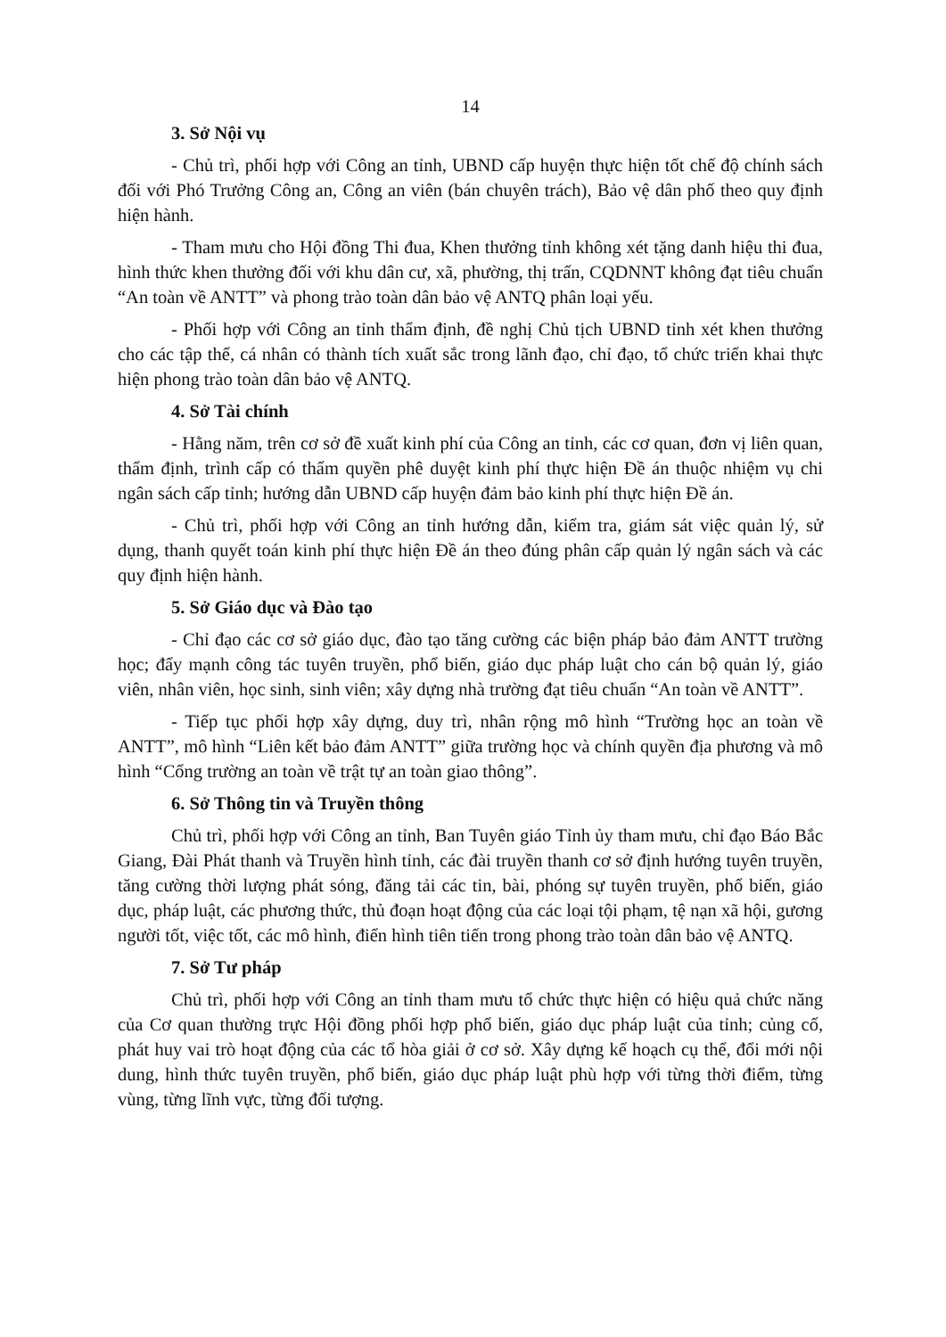14
3. Sở Nội vụ
- Chủ trì, phối hợp với Công an tỉnh, UBND cấp huyện thực hiện tốt chế độ chính sách đối với Phó Trưởng Công an, Công an viên (bán chuyên trách), Bảo vệ dân phố theo quy định hiện hành.
- Tham mưu cho Hội đồng Thi đua, Khen thưởng tỉnh không xét tặng danh hiệu thi đua, hình thức khen thưởng đối với khu dân cư, xã, phường, thị trấn, CQDNNT không đạt tiêu chuẩn “An toàn về ANTT” và phong trào toàn dân bảo vệ ANTQ phân loại yếu.
- Phối hợp với Công an tỉnh thẩm định, đề nghị Chủ tịch UBND tỉnh xét khen thưởng cho các tập thể, cá nhân có thành tích xuất sắc trong lãnh đạo, chỉ đạo, tổ chức triển khai thực hiện phong trào toàn dân bảo vệ ANTQ.
4. Sở Tài chính
- Hằng năm, trên cơ sở đề xuất kinh phí của Công an tỉnh, các cơ quan, đơn vị liên quan, thẩm định, trình cấp có thẩm quyền phê duyệt kinh phí thực hiện Đề án thuộc nhiệm vụ chi ngân sách cấp tỉnh; hướng dẫn UBND cấp huyện đảm bảo kinh phí thực hiện Đề án.
- Chủ trì, phối hợp với Công an tỉnh hướng dẫn, kiểm tra, giám sát việc quản lý, sử dụng, thanh quyết toán kinh phí thực hiện Đề án theo đúng phân cấp quản lý ngân sách và các quy định hiện hành.
5. Sở Giáo dục và Đào tạo
- Chỉ đạo các cơ sở giáo dục, đào tạo tăng cường các biện pháp bảo đảm ANTT trường học; đẩy mạnh công tác tuyên truyền, phổ biến, giáo dục pháp luật cho cán bộ quản lý, giáo viên, nhân viên, học sinh, sinh viên; xây dựng nhà trường đạt tiêu chuẩn “An toàn về ANTT”.
- Tiếp tục phối hợp xây dựng, duy trì, nhân rộng mô hình “Trường học an toàn về ANTT”, mô hình “Liên kết bảo đảm ANTT” giữa trường học và chính quyền địa phương và mô hình “Cổng trường an toàn về trật tự an toàn giao thông”.
6. Sở Thông tin và Truyền thông
Chủ trì, phối hợp với Công an tỉnh, Ban Tuyên giáo Tỉnh ủy tham mưu, chỉ đạo Báo Bắc Giang, Đài Phát thanh và Truyền hình tỉnh, các đài truyền thanh cơ sở định hướng tuyên truyền, tăng cường thời lượng phát sóng, đăng tải các tin, bài, phóng sự tuyên truyền, phổ biến, giáo dục, pháp luật, các phương thức, thủ đoạn hoạt động của các loại tội phạm, tệ nạn xã hội, gương người tốt, việc tốt, các mô hình, điển hình tiên tiến trong phong trào toàn dân bảo vệ ANTQ.
7. Sở Tư pháp
Chủ trì, phối hợp với Công an tỉnh tham mưu tổ chức thực hiện có hiệu quả chức năng của Cơ quan thường trực Hội đồng phối hợp phổ biến, giáo dục pháp luật của tỉnh; củng cố, phát huy vai trò hoạt động của các tổ hòa giải ở cơ sở. Xây dựng kế hoạch cụ thể, đổi mới nội dung, hình thức tuyên truyền, phổ biến, giáo dục pháp luật phù hợp với từng thời điểm, từng vùng, từng lĩnh vực, từng đối tượng.